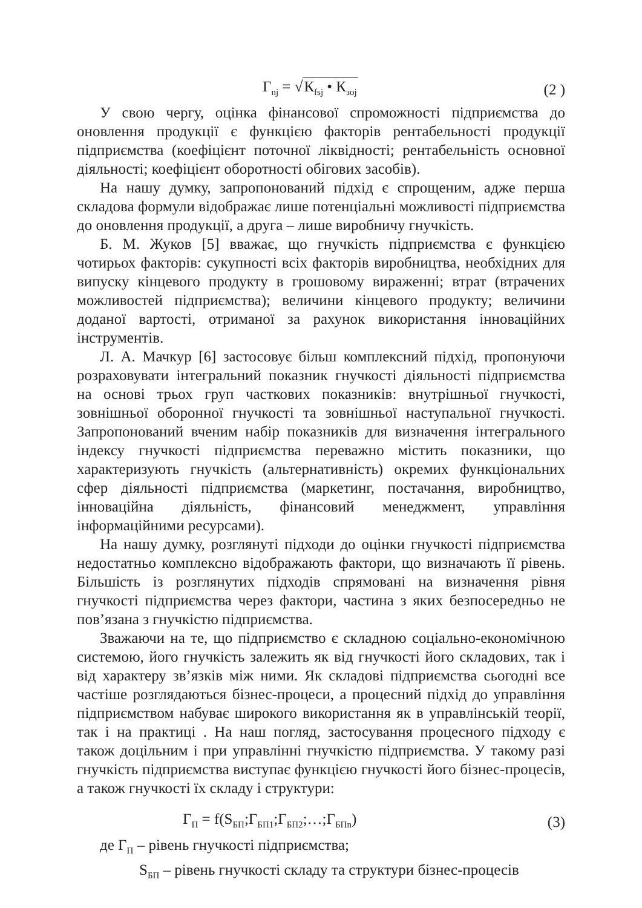Г<sub>nj</sub> = √К<sub>fsj</sub> • К<sub>зoj</sub> (2 )
У свою чергу, оцінка фінансової спроможності підприємства до оновлення продукції є функцією факторів рентабельності продукції підприємства (коефіцієнт поточної ліквідності; рентабельність основної діяльності; коефіцієнт оборотності обігових засобів).
На нашу думку, запропонований підхід є спрощеним, адже перша складова формули відображає лише потенціальні можливості підприємства до оновлення продукції, а друга – лише виробничу гнучкість.
Б. М. Жуков [5] вважає, що гнучкість підприємства є функцією чотирьох факторів: сукупності всіх факторів виробництва, необхідних для випуску кінцевого продукту в грошовому вираженні; втрат (втрачених можливостей підприємства); величини кінцевого продукту; величини доданої вартості, отриманої за рахунок використання інноваційних інструментів.
Л. А. Мачкур [6] застосовує більш комплексний підхід, пропонуючи розраховувати інтегральний показник гнучкості діяльності підприємства на основі трьох груп часткових показників: внутрішньої гнучкості, зовнішньої оборонної гнучкості та зовнішньої наступальної гнучкості. Запропонований вченим набір показників для визначення інтегрального індексу гнучкості підприємства переважно містить показники, що характеризують гнучкість (альтернативність) окремих функціональних сфер діяльності підприємства (маркетинг, постачання, виробництво, інноваційна діяльність, фінансовий менеджмент, управління інформаційними ресурсами).
На нашу думку, розглянуті підходи до оцінки гнучкості підприємства недостатньо комплексно відображають фактори, що визначають її рівень. Більшість із розглянутих підходів спрямовані на визначення рівня гнучкості підприємства через фактори, частина з яких безпосередньо не пов’язана з гнучкістю підприємства.
Зважаючи на те, що підприємство є складною соціально-економічною системою, його гнучкість залежить як від гнучкості його складових, так і від характеру зв’язків між ними. Як складові підприємства сьогодні все частіше розглядаються бізнес-процеси, а процесний підхід до управління підприємством набуває широкого використання як в управлінській теорії, так і на практиці . На наш погляд, застосування процесного підходу є також доцільним і при управлінні гнучкістю підприємства. У такому разі гнучкість підприємства виступає функцією гнучкості його бізнес-процесів, а також гнучкості їх складу і структури:
Г<sub>П</sub> = f(S<sub>БП</sub>;Г<sub>БП1</sub>;Г<sub>БП2</sub>;…;Г<sub>БПn</sub>) (3)
де Г<sub>П</sub> – рівень гнучкості підприємства;
S<sub>БП</sub> – рівень гнучкості складу та структури бізнес-процесів